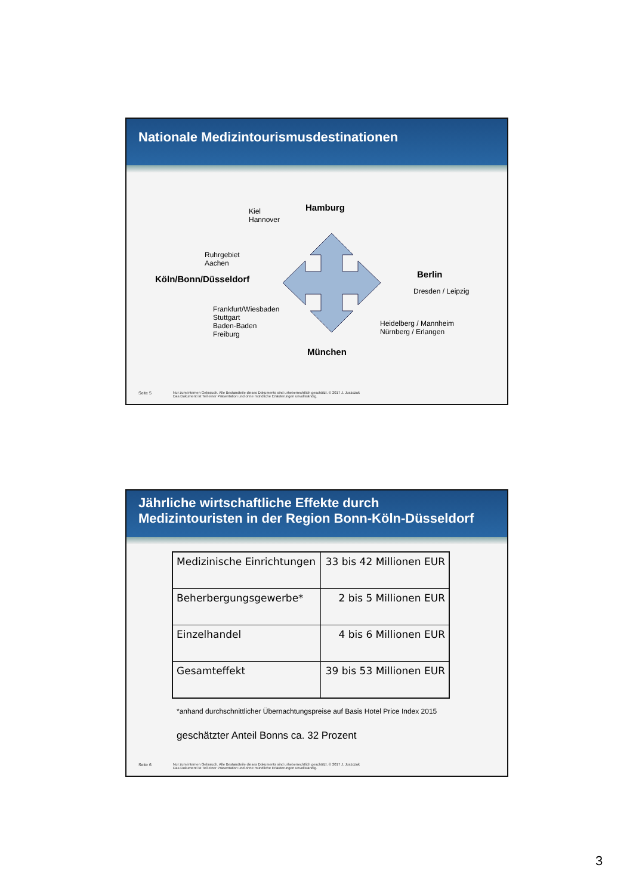Nationale Medizintourismusdestinationen
Kiel
Hannover
Hamburg
Ruhrgebiet
Aachen
Köln/Bonn/Düsseldorf Berlin
Dresden / Leipzig
Frankfurt/Wiesbaden
Stuttgart
Baden-Baden
Freiburg
Heidelberg / Mannheim
Nürnberg / Erlangen
München
Seite 5 Nur zum internen Gebrauch. Alle Bestandteile dieses Dokuments sind urheberrechtlich geschützt. © 2017 J. Juszczak
Das Dokument ist Teil einer Präsentation und ohne mündliche Erläuterungen unvollständig.
Jährliche wirtschaftliche Effekte durch
Medizintouristen in der Region Bonn-Köln-Düsseldorf
| Medizinische Einrichtungen | 33 bis 42 Millionen EUR |
| Beherbergungsgewerbe* | 2 bis 5 Millionen EUR |
| Einzelhandel | 4 bis 6 Millionen EUR |
| Gesamteffekt | 39 bis 53 Millionen EUR |
*anhand durchschnittlicher Übernachtungspreise auf Basis Hotel Price Index 2015
geschätzter Anteil Bonns ca. 32 Prozent
Seite 6 Nur zum internen Gebrauch. Alle Bestandteile dieses Dokuments sind urheberrechtlich geschützt. © 2017 J. Juszczak
Das Dokument ist Teil einer Präsentation und ohne mündliche Erläuterungen unvollständig.
3